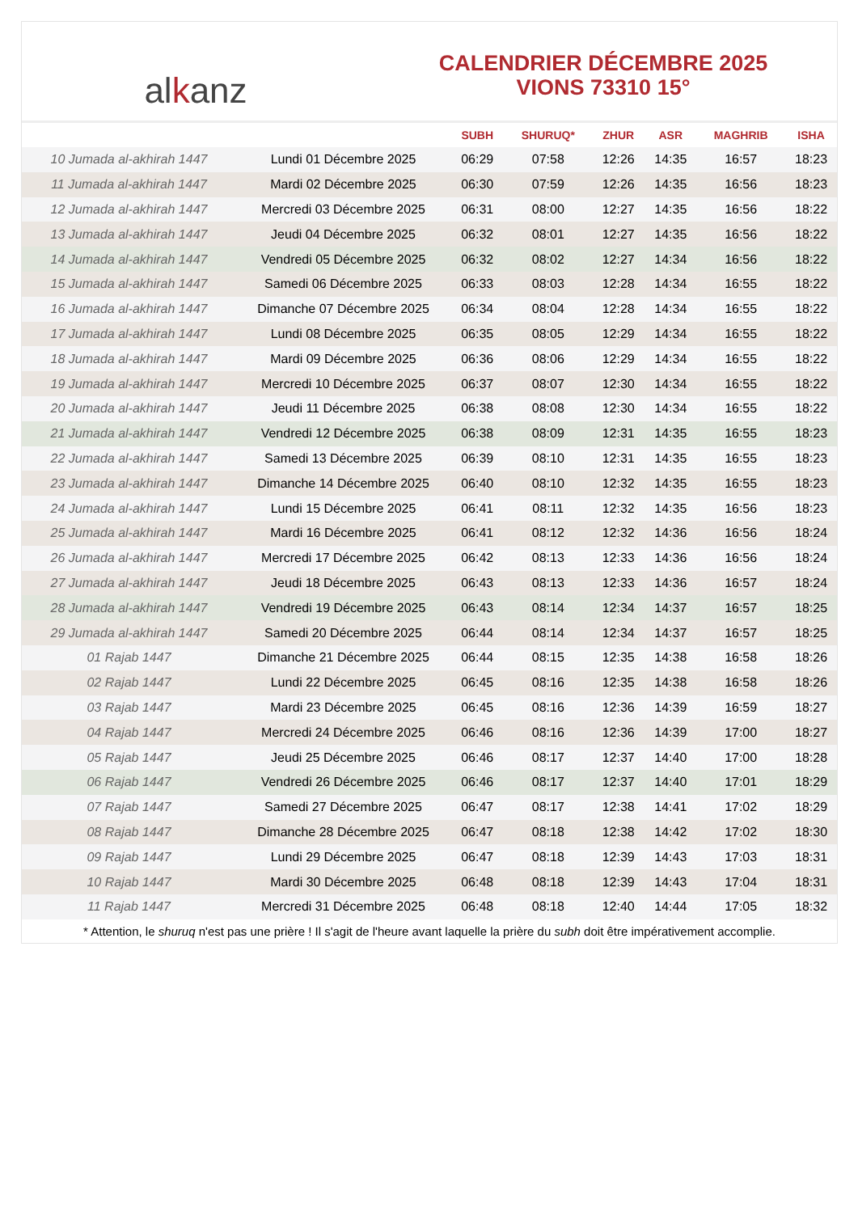al k anz
CALENDRIER DÉCEMBRE 2025
VIONS 73310 15°
| | | SUBH | SHURUQ* | ZHUR | ASR | MAGHRIB | ISHA |
| --- | --- | --- | --- | --- | --- | --- | --- |
| 10 Jumada al-akhirah 1447 | Lundi 01 Décembre 2025 | 06:29 | 07:58 | 12:26 | 14:35 | 16:57 | 18:23 |
| 11 Jumada al-akhirah 1447 | Mardi 02 Décembre 2025 | 06:30 | 07:59 | 12:26 | 14:35 | 16:56 | 18:23 |
| 12 Jumada al-akhirah 1447 | Mercredi 03 Décembre 2025 | 06:31 | 08:00 | 12:27 | 14:35 | 16:56 | 18:22 |
| 13 Jumada al-akhirah 1447 | Jeudi 04 Décembre 2025 | 06:32 | 08:01 | 12:27 | 14:35 | 16:56 | 18:22 |
| 14 Jumada al-akhirah 1447 | Vendredi 05 Décembre 2025 | 06:32 | 08:02 | 12:27 | 14:34 | 16:56 | 18:22 |
| 15 Jumada al-akhirah 1447 | Samedi 06 Décembre 2025 | 06:33 | 08:03 | 12:28 | 14:34 | 16:55 | 18:22 |
| 16 Jumada al-akhirah 1447 | Dimanche 07 Décembre 2025 | 06:34 | 08:04 | 12:28 | 14:34 | 16:55 | 18:22 |
| 17 Jumada al-akhirah 1447 | Lundi 08 Décembre 2025 | 06:35 | 08:05 | 12:29 | 14:34 | 16:55 | 18:22 |
| 18 Jumada al-akhirah 1447 | Mardi 09 Décembre 2025 | 06:36 | 08:06 | 12:29 | 14:34 | 16:55 | 18:22 |
| 19 Jumada al-akhirah 1447 | Mercredi 10 Décembre 2025 | 06:37 | 08:07 | 12:30 | 14:34 | 16:55 | 18:22 |
| 20 Jumada al-akhirah 1447 | Jeudi 11 Décembre 2025 | 06:38 | 08:08 | 12:30 | 14:34 | 16:55 | 18:22 |
| 21 Jumada al-akhirah 1447 | Vendredi 12 Décembre 2025 | 06:38 | 08:09 | 12:31 | 14:35 | 16:55 | 18:23 |
| 22 Jumada al-akhirah 1447 | Samedi 13 Décembre 2025 | 06:39 | 08:10 | 12:31 | 14:35 | 16:55 | 18:23 |
| 23 Jumada al-akhirah 1447 | Dimanche 14 Décembre 2025 | 06:40 | 08:10 | 12:32 | 14:35 | 16:55 | 18:23 |
| 24 Jumada al-akhirah 1447 | Lundi 15 Décembre 2025 | 06:41 | 08:11 | 12:32 | 14:35 | 16:56 | 18:23 |
| 25 Jumada al-akhirah 1447 | Mardi 16 Décembre 2025 | 06:41 | 08:12 | 12:32 | 14:36 | 16:56 | 18:24 |
| 26 Jumada al-akhirah 1447 | Mercredi 17 Décembre 2025 | 06:42 | 08:13 | 12:33 | 14:36 | 16:56 | 18:24 |
| 27 Jumada al-akhirah 1447 | Jeudi 18 Décembre 2025 | 06:43 | 08:13 | 12:33 | 14:36 | 16:57 | 18:24 |
| 28 Jumada al-akhirah 1447 | Vendredi 19 Décembre 2025 | 06:43 | 08:14 | 12:34 | 14:37 | 16:57 | 18:25 |
| 29 Jumada al-akhirah 1447 | Samedi 20 Décembre 2025 | 06:44 | 08:14 | 12:34 | 14:37 | 16:57 | 18:25 |
| 01 Rajab 1447 | Dimanche 21 Décembre 2025 | 06:44 | 08:15 | 12:35 | 14:38 | 16:58 | 18:26 |
| 02 Rajab 1447 | Lundi 22 Décembre 2025 | 06:45 | 08:16 | 12:35 | 14:38 | 16:58 | 18:26 |
| 03 Rajab 1447 | Mardi 23 Décembre 2025 | 06:45 | 08:16 | 12:36 | 14:39 | 16:59 | 18:27 |
| 04 Rajab 1447 | Mercredi 24 Décembre 2025 | 06:46 | 08:16 | 12:36 | 14:39 | 17:00 | 18:27 |
| 05 Rajab 1447 | Jeudi 25 Décembre 2025 | 06:46 | 08:17 | 12:37 | 14:40 | 17:00 | 18:28 |
| 06 Rajab 1447 | Vendredi 26 Décembre 2025 | 06:46 | 08:17 | 12:37 | 14:40 | 17:01 | 18:29 |
| 07 Rajab 1447 | Samedi 27 Décembre 2025 | 06:47 | 08:17 | 12:38 | 14:41 | 17:02 | 18:29 |
| 08 Rajab 1447 | Dimanche 28 Décembre 2025 | 06:47 | 08:18 | 12:38 | 14:42 | 17:02 | 18:30 |
| 09 Rajab 1447 | Lundi 29 Décembre 2025 | 06:47 | 08:18 | 12:39 | 14:43 | 17:03 | 18:31 |
| 10 Rajab 1447 | Mardi 30 Décembre 2025 | 06:48 | 08:18 | 12:39 | 14:43 | 17:04 | 18:31 |
| 11 Rajab 1447 | Mercredi 31 Décembre 2025 | 06:48 | 08:18 | 12:40 | 14:44 | 17:05 | 18:32 |
* Attention, le shuruq n'est pas une prière ! Il s'agit de l'heure avant laquelle la prière du subh doit être impérativement accomplie.